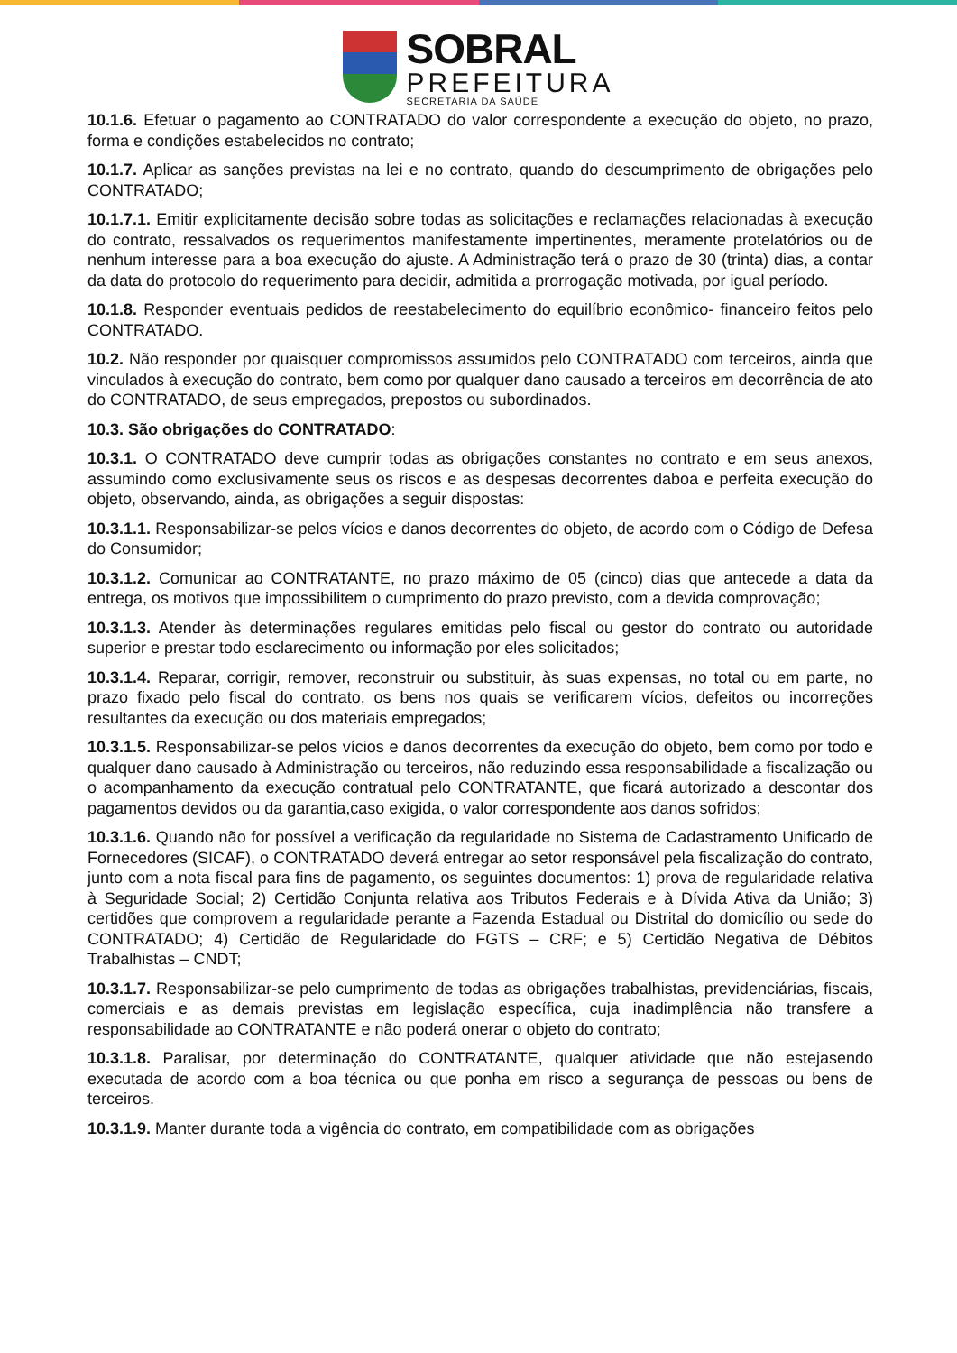SOBRAL
PREFEITURA
SECRETARIA DA SAÚDE
10.1.6. Efetuar o pagamento ao CONTRATADO do valor correspondente a execução do objeto, no prazo, forma e condições estabelecidos no contrato;
10.1.7. Aplicar as sanções previstas na lei e no contrato, quando do descumprimento de obrigações pelo CONTRATADO;
10.1.7.1. Emitir explicitamente decisão sobre todas as solicitações e reclamações relacionadas à execução do contrato, ressalvados os requerimentos manifestamente impertinentes, meramente protelatórios ou de nenhum interesse para a boa execução do ajuste. A Administração terá o prazo de 30 (trinta) dias, a contar da data do protocolo do requerimento para decidir, admitida a prorrogação motivada, por igual período.
10.1.8. Responder eventuais pedidos de reestabelecimento do equilíbrio econômico- financeiro feitos pelo CONTRATADO.
10.2. Não responder por quaisquer compromissos assumidos pelo CONTRATADO com terceiros, ainda que vinculados à execução do contrato, bem como por qualquer dano causado a terceiros em decorrência de ato do CONTRATADO, de seus empregados, prepostos ou subordinados.
10.3. São obrigações do CONTRATADO:
10.3.1. O CONTRATADO deve cumprir todas as obrigações constantes no contrato e em seus anexos, assumindo como exclusivamente seus os riscos e as despesas decorrentes daboa e perfeita execução do objeto, observando, ainda, as obrigações a seguir dispostas:
10.3.1.1. Responsabilizar-se pelos vícios e danos decorrentes do objeto, de acordo com o Código de Defesa do Consumidor;
10.3.1.2. Comunicar ao CONTRATANTE, no prazo máximo de 05 (cinco) dias que antecede a data da entrega, os motivos que impossibilitem o cumprimento do prazo previsto, com a devida comprovação;
10.3.1.3. Atender às determinações regulares emitidas pelo fiscal ou gestor do contrato ou autoridade superior e prestar todo esclarecimento ou informação por eles solicitados;
10.3.1.4. Reparar, corrigir, remover, reconstruir ou substituir, às suas expensas, no total ou em parte, no prazo fixado pelo fiscal do contrato, os bens nos quais se verificarem vícios, defeitos ou incorreções resultantes da execução ou dos materiais empregados;
10.3.1.5. Responsabilizar-se pelos vícios e danos decorrentes da execução do objeto, bem como por todo e qualquer dano causado à Administração ou terceiros, não reduzindo essa responsabilidade a fiscalização ou o acompanhamento da execução contratual pelo CONTRATANTE, que ficará autorizado a descontar dos pagamentos devidos ou da garantia,caso exigida, o valor correspondente aos danos sofridos;
10.3.1.6. Quando não for possível a verificação da regularidade no Sistema de Cadastramento Unificado de Fornecedores (SICAF), o CONTRATADO deverá entregar ao setor responsável pela fiscalização do contrato, junto com a nota fiscal para fins de pagamento, os seguintes documentos: 1) prova de regularidade relativa à Seguridade Social; 2) Certidão Conjunta relativa aos Tributos Federais e à Dívida Ativa da União; 3) certidões que comprovem a regularidade perante a Fazenda Estadual ou Distrital do domicílio ou sede do CONTRATADO; 4) Certidão de Regularidade do FGTS – CRF; e 5) Certidão Negativa de Débitos Trabalhistas – CNDT;
10.3.1.7. Responsabilizar-se pelo cumprimento de todas as obrigações trabalhistas, previdenciárias, fiscais, comerciais e as demais previstas em legislação específica, cuja inadimplência não transfere a responsabilidade ao CONTRATANTE e não poderá onerar o objeto do contrato;
10.3.1.8. Paralisar, por determinação do CONTRATANTE, qualquer atividade que não estejasendo executada de acordo com a boa técnica ou que ponha em risco a segurança de pessoas ou bens de terceiros.
10.3.1.9. Manter durante toda a vigência do contrato, em compatibilidade com as obrigações